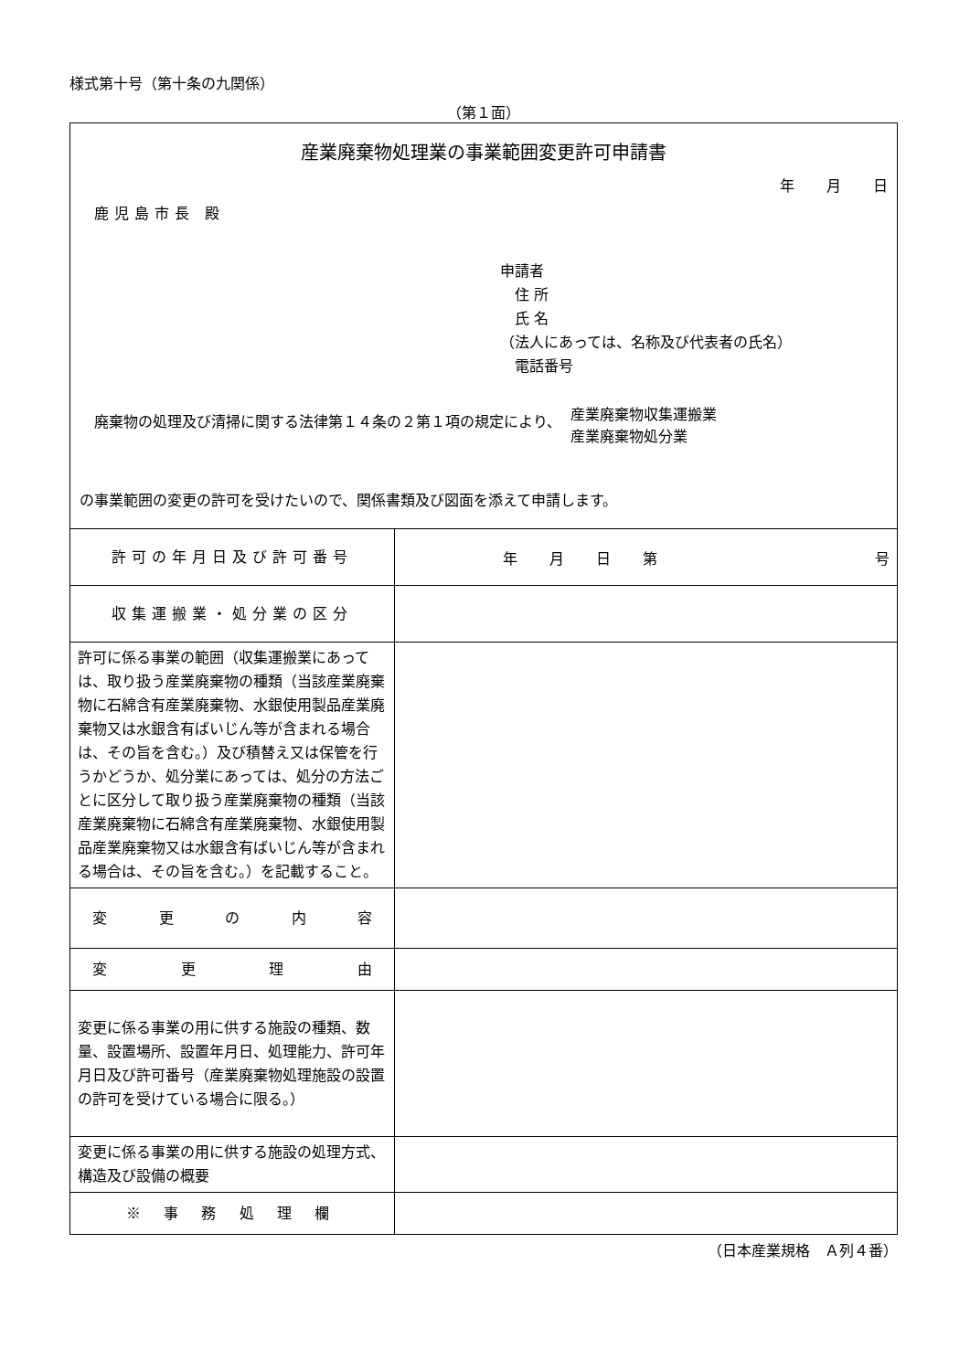様式第十号（第十条の九関係）
（第１面）
| 産業廃棄物処理業の事業範囲変更許可申請書 年 月 日 鹿児島市長 殿 申請者 住 所 氏 名 （法人にあっては、名称及び代表者の氏名） 電話番号 廃棄物の処理及び清掃に関する法律第１４条の２第１項の規定により、 産業廃棄物収集運搬業 産業廃棄物処分業 の事業範囲の変更の許可を受けたいので、関係書類及び図面を添えて申請します。 | |
| 許可の年月日及び許可番号 | 年 月 日 第 号 |
| 収集運搬業・処分業の区分 | |
| 許可に係る事業の範囲（収集運搬業にあっては、取り扱う産業廃棄物の種類（当該産業廃棄物に石綿含有産業廃棄物、水銀使用製品産業廃棄物又は水銀含有ばいじん等が含まれる場合は、その旨を含む。）及び積替え又は保管を行うかどうか、処分業にあっては、処分の方法ごとに区分して取り扱う産業廃棄物の種類（当該産業廃棄物に石綿含有産業廃棄物、水銀使用製品産業廃棄物又は水銀含有ばいじん等が含まれる場合は、その旨を含む。）を記載すること。 | |
| 変 更 の 内 容 | |
| 変 更 理 由 | |
| 変更に係る事業の用に供する施設の種類、数量、設置場所、設置年月日、処理能力、許可年月日及び許可番号（産業廃棄物処理施設の設置の許可を受けている場合に限る。） | |
| 変更に係る事業の用に供する施設の処理方式、構造及び設備の概要 | |
| ※ 事 務 処 理 欄 | |
（日本産業規格　Ａ列４番）